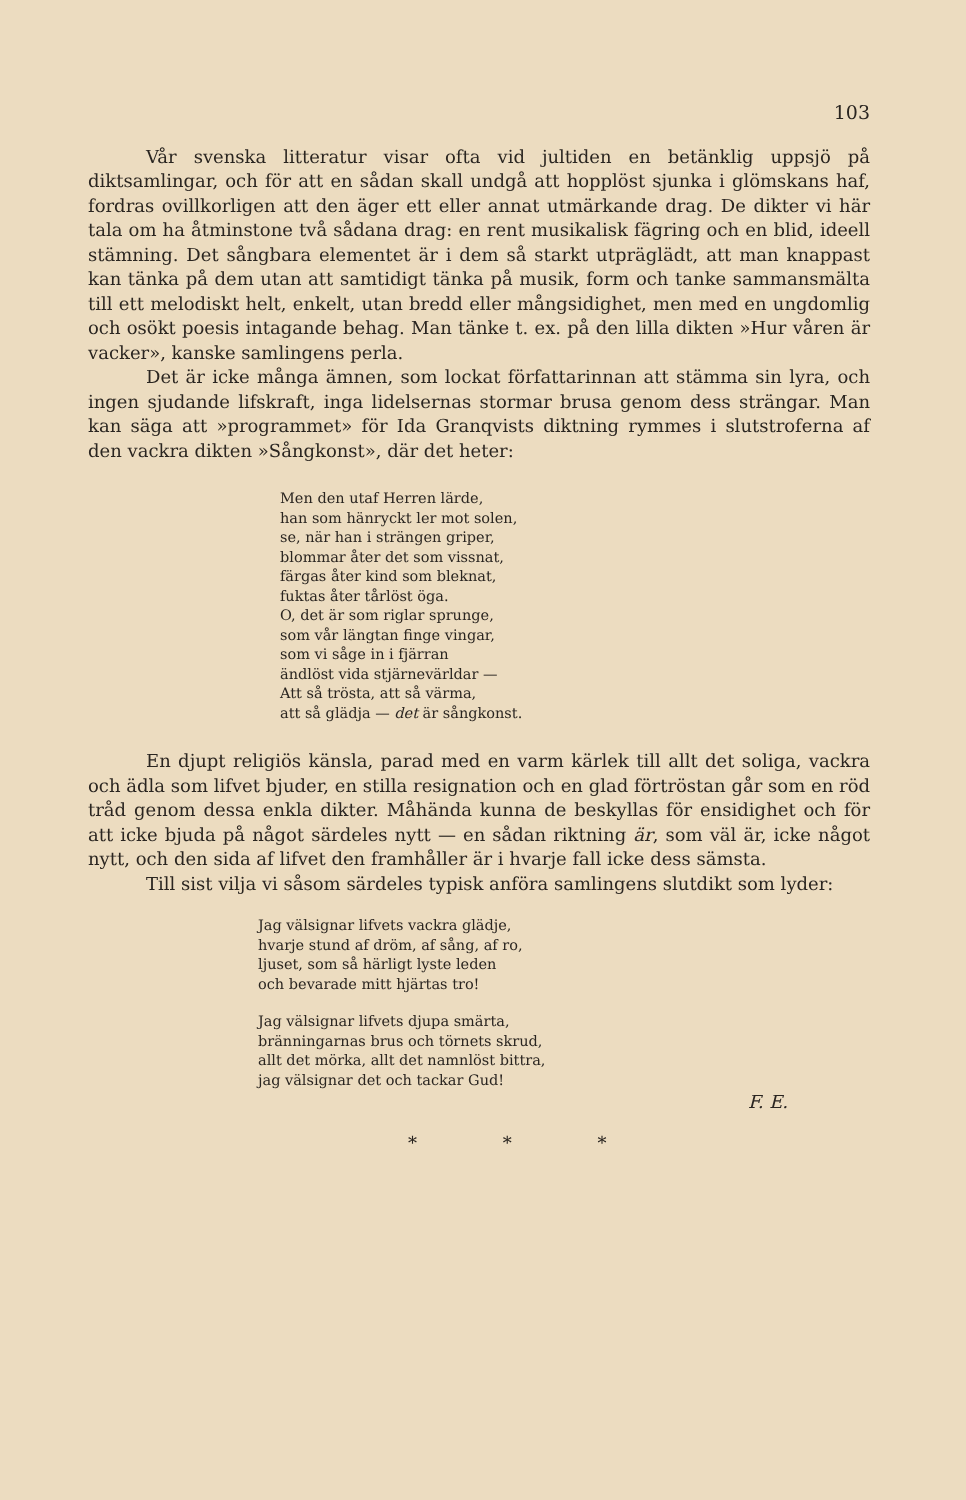103
Vår svenska litteratur visar ofta vid jultiden en betänklig uppsjö på diktsamlingar, och för att en sådan skall undgå att hopplöst sjunka i glömskans haf, fordras ovillkorligen att den äger ett eller annat utmärkande drag. De dikter vi här tala om ha åtminstone två sådana drag: en rent musikalisk fägring och en blid, ideell stämning. Det sångbara elementet är i dem så starkt utpräglädt, att man knappast kan tänka på dem utan att samtidigt tänka på musik, form och tanke sammansmälta till ett melodiskt helt, enkelt, utan bredd eller mångsidighet, men med en ungdomlig och osökt poesis intagande behag. Man tänke t. ex. på den lilla dikten »Hur våren är vacker», kanske samlingens perla.
Det är icke många ämnen, som lockat författarinnan att stämma sin lyra, och ingen sjudande lifskraft, inga lidelsernas stormar brusa genom dess strängar. Man kan säga att »programmet» för Ida Granqvists diktning rymmes i slutstroferna af den vackra dikten »Sångkonst», där det heter:
Men den utaf Herren lärde,
han som hänryckt ler mot solen,
se, när han i strängen griper,
blommar åter det som vissnat,
färgas åter kind som bleknat,
fuktas åter tårlöst öga.
O, det är som riglar sprunge,
som vår längtan finge vingar,
som vi såge in i fjärran
ändlöst vida stjärnevärldar —
Att så trösta, att så värma,
att så glädja — det är sångkonst.
En djupt religiös känsla, parad med en varm kärlek till allt det soliga, vackra och ädla som lifvet bjuder, en stilla resignation och en glad förtröstan går som en röd tråd genom dessa enkla dikter. Måhända kunna de beskyllas för ensidighet och för att icke bjuda på något särdeles nytt — en sådan riktning är, som väl är, icke något nytt, och den sida af lifvet den framhåller är i hvarje fall icke dess sämsta.
Till sist vilja vi såsom särdeles typisk anföra samlingens slutdikt som lyder:
Jag välsignar lifvets vackra glädje,
hvarje stund af dröm, af sång, af ro,
ljuset, som så härligt lyste leden
och bevarade mitt hjärtas tro!
Jag välsignar lifvets djupa smärta,
bränningarnas brus och törnets skrud,
allt det mörka, allt det namnlöst bittra,
jag välsignar det och tackar Gud!
F. E.
* * *